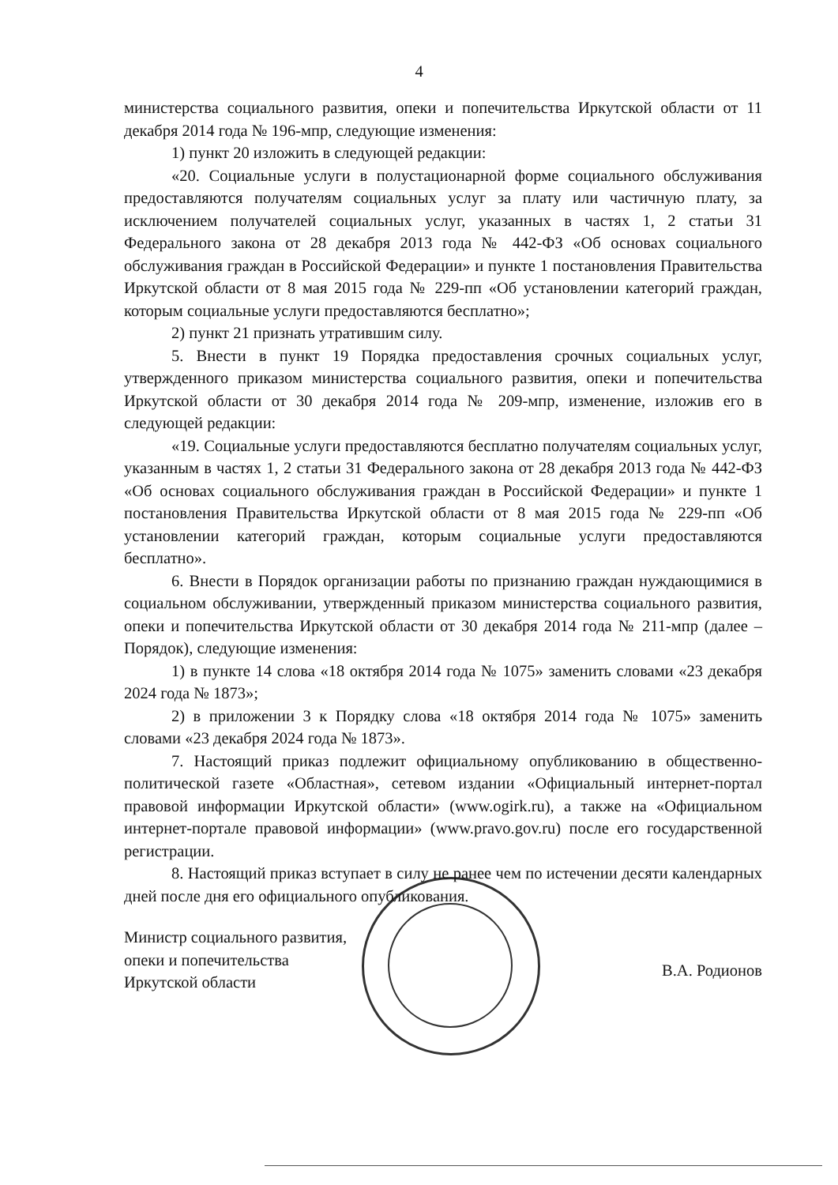4
министерства социального развития, опеки и попечительства Иркутской области от 11 декабря 2014 года № 196-мпр, следующие изменения:
1) пункт 20 изложить в следующей редакции:
«20. Социальные услуги в полустационарной форме социального обслуживания предоставляются получателям социальных услуг за плату или частичную плату, за исключением получателей социальных услуг, указанных в частях 1, 2 статьи 31 Федерального закона от 28 декабря 2013 года № 442-ФЗ «Об основах социального обслуживания граждан в Российской Федерации» и пункте 1 постановления Правительства Иркутской области от 8 мая 2015 года № 229-пп «Об установлении категорий граждан, которым социальные услуги предоставляются бесплатно»;
2) пункт 21 признать утратившим силу.
5. Внести в пункт 19 Порядка предоставления срочных социальных услуг, утвержденного приказом министерства социального развития, опеки и попечительства Иркутской области от 30 декабря 2014 года № 209-мпр, изменение, изложив его в следующей редакции:
«19. Социальные услуги предоставляются бесплатно получателям социальных услуг, указанным в частях 1, 2 статьи 31 Федерального закона от 28 декабря 2013 года № 442-ФЗ «Об основах социального обслуживания граждан в Российской Федерации» и пункте 1 постановления Правительства Иркутской области от 8 мая 2015 года № 229-пп «Об установлении категорий граждан, которым социальные услуги предоставляются бесплатно».
6. Внести в Порядок организации работы по признанию граждан нуждающимися в социальном обслуживании, утвержденный приказом министерства социального развития, опеки и попечительства Иркутской области от 30 декабря 2014 года № 211-мпр (далее – Порядок), следующие изменения:
1) в пункте 14 слова «18 октября 2014 года № 1075» заменить словами «23 декабря 2024 года № 1873»;
2) в приложении 3 к Порядку слова «18 октября 2014 года № 1075» заменить словами «23 декабря 2024 года № 1873».
7. Настоящий приказ подлежит официальному опубликованию в общественно-политической газете «Областная», сетевом издании «Официальный интернет-портал правовой информации Иркутской области» (www.ogirk.ru), а также на «Официальном интернет-портале правовой информации» (www.pravo.gov.ru) после его государственной регистрации.
8. Настоящий приказ вступает в силу не ранее чем по истечении десяти календарных дней после дня его официального опубликования.
Министр социального развития,
опеки и попечительства
Иркутской области
В.А. Родионов